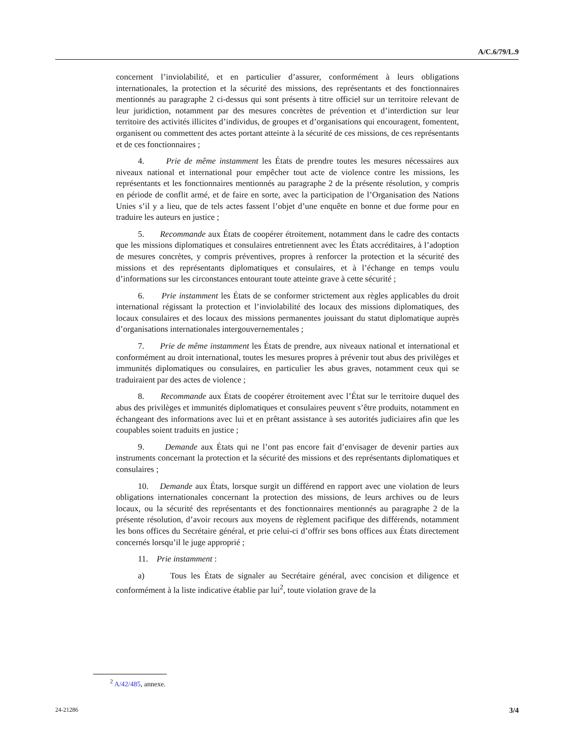A/C.6/79/L.9
concernent l’inviolabilité, et en particulier d’assurer, conformément à leurs obligations internationales, la protection et la sécurité des missions, des représentants et des fonctionnaires mentionnés au paragraphe 2 ci-dessus qui sont présents à titre officiel sur un territoire relevant de leur juridiction, notamment par des mesures concrètes de prévention et d’interdiction sur leur territoire des activités illicites d’individus, de groupes et d’organisations qui encouragent, fomentent, organisent ou commettent des actes portant atteinte à la sécurité de ces missions, de ces représentants et de ces fonctionnaires ;
4. Prie de même instamment les États de prendre toutes les mesures nécessaires aux niveaux national et international pour empêcher tout acte de violence contre les missions, les représentants et les fonctionnaires mentionnés au paragraphe 2 de la présente résolution, y compris en période de conflit armé, et de faire en sorte, avec la participation de l’Organisation des Nations Unies s’il y a lieu, que de tels actes fassent l’objet d’une enquête en bonne et due forme pour en traduire les auteurs en justice ;
5. Recommande aux États de coopérer étroitement, notamment dans le cadre des contacts que les missions diplomatiques et consulaires entretiennent avec les États accréditaires, à l’adoption de mesures concrètes, y compris préventives, propres à renforcer la protection et la sécurité des missions et des représentants diplomatiques et consulaires, et à l’échange en temps voulu d’informations sur les circonstances entourant toute atteinte grave à cette sécurité ;
6. Prie instamment les États de se conformer strictement aux règles applicables du droit international régissant la protection et l’inviolabilité des locaux des missions diplomatiques, des locaux consulaires et des locaux des missions permanentes jouissant du statut diplomatique auprès d’organisations internationales intergouvernementales ;
7. Prie de même instamment les États de prendre, aux niveaux national et international et conformément au droit international, toutes les mesures propres à prévenir tout abus des privilèges et immunités diplomatiques ou consulaires, en particulier les abus graves, notamment ceux qui se traduiraient par des actes de violence ;
8. Recommande aux États de coopérer étroitement avec l’État sur le territoire duquel des abus des privilèges et immunités diplomatiques et consulaires peuvent s’être produits, notamment en échangeant des informations avec lui et en prêtant assistance à ses autorités judiciaires afin que les coupables soient traduits en justice ;
9. Demande aux États qui ne l’ont pas encore fait d’envisager de devenir parties aux instruments concernant la protection et la sécurité des missions et des représentants diplomatiques et consulaires ;
10. Demande aux États, lorsque surgit un différend en rapport avec une violation de leurs obligations internationales concernant la protection des missions, de leurs archives ou de leurs locaux, ou la sécurité des représentants et des fonctionnaires mentionnés au paragraphe 2 de la présente résolution, d’avoir recours aux moyens de règlement pacifique des différends, notamment les bons offices du Secrétaire général, et prie celui-ci d’offrir ses bons offices aux États directement concernés lorsqu’il le juge approprié ;
11. Prie instamment :
a) Tous les États de signaler au Secrétaire général, avec concision et diligence et conformément à la liste indicative établie par lui<sup>2</sup>, toute violation grave de la
<sup>2</sup> A/42/485, annexe.
24-21286 3/4